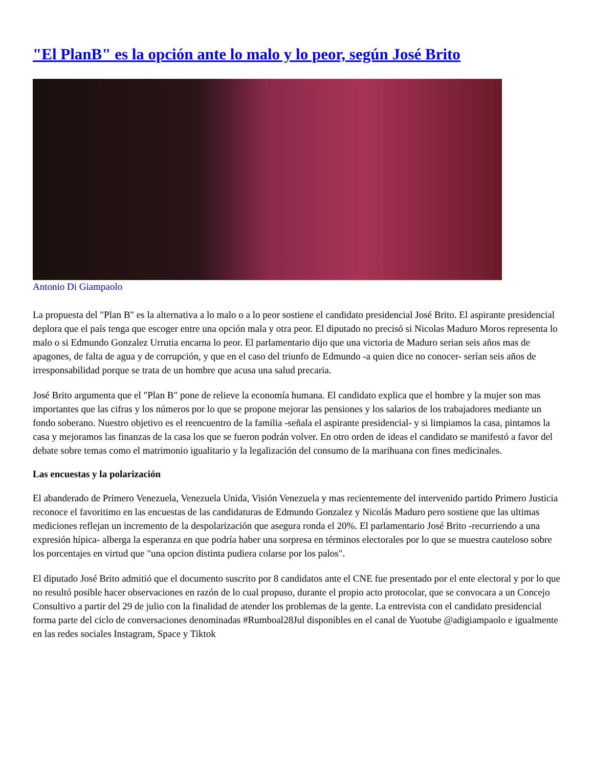"El PlanB" es la opción ante lo malo y lo peor, según José Brito
Antonio Di Giampaolo
La propuesta del "Plan B" es la alternativa a lo malo o a lo peor sostiene el candidato presidencial José Brito. El aspirante presidencial deplora que el país tenga que escoger entre una opción mala y otra peor. El diputado no precisó si Nicolas Maduro Moros representa lo malo o si Edmundo Gonzalez Urrutia encarna lo peor. El parlamentario dijo que una victoria de Maduro serian seis años mas de apagones, de falta de agua y de corrupción, y que en el caso del triunfo de Edmundo -a quien dice no conocer- serían seis años de irresponsabilidad porque se trata de un hombre que acusa una salud precaria.
José Brito argumenta que el "Plan B" pone de relieve la economía humana. El candidato explica que el hombre y la mujer son mas importantes que las cifras y los números por lo que se propone mejorar las pensiones y los salarios de los trabajadores mediante un fondo soberano. Nuestro objetivo es el reencuentro de la familia -señala el aspirante presidencial- y si limpiamos la casa, pintamos la casa y mejoramos las finanzas de la casa los que se fueron podrán volver. En otro orden de ideas el candidato se manifestó a favor del debate sobre temas como el matrimonio igualitario y la legalización del consumo de la marihuana con fines medicinales.
Las encuestas y la polarización
El abanderado de Primero Venezuela, Venezuela Unida, Visión Venezuela y mas recientemente del intervenido partido Primero Justicia reconoce el favoritimo en las encuestas de las candidaturas de Edmundo Gonzalez y Nicolás Maduro pero sostiene que las ultimas mediciones reflejan un incremento de la despolarización que asegura ronda el 20%. El parlamentario José Brito -recurriendo a una expresión hípica- alberga la esperanza en que podría haber una sorpresa en términos electorales por lo que se muestra cauteloso sobre los porcentajes en virtud que "una opcion distinta pudiera colarse por los palos".
El diputado José Brito admitió que el documento suscrito por 8 candidatos ante el CNE fue presentado por el ente electoral y por lo que no resultó posible hacer observaciones en razón de lo cual propuso, durante el propio acto protocolar, que se convocara a un Concejo Consultivo a partir del 29 de julio con la finalidad de atender los problemas de la gente. La entrevista con el candidato presidencial forma parte del ciclo de conversaciones denominadas #Rumboal28Jul disponibles en el canal de Yuotube @adigiampaolo e igualmente en las redes sociales Instagram, Space y Tiktok